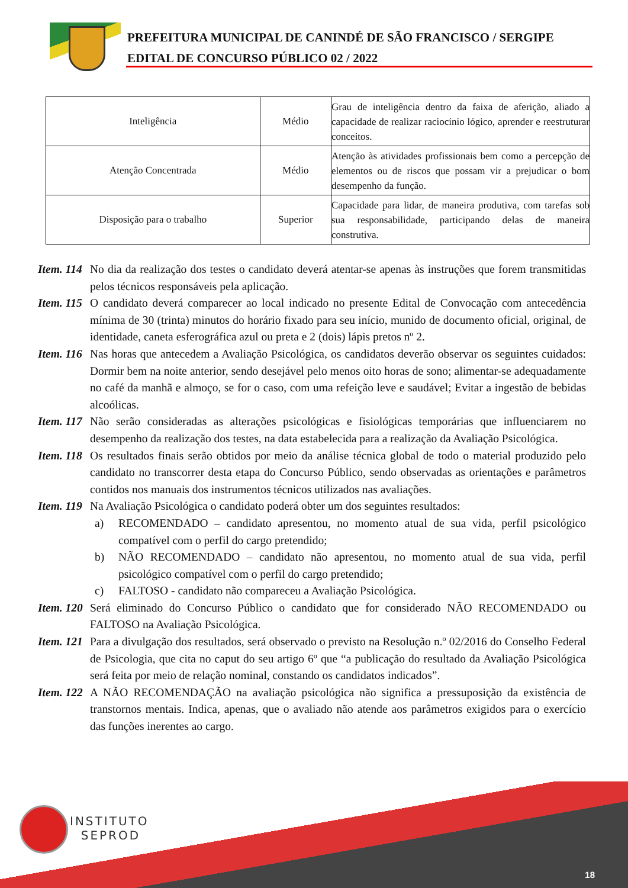PREFEITURA MUNICIPAL DE CANINDÉ DE SÃO FRANCISCO / SERGIPE
EDITAL DE CONCURSO PÚBLICO 02 / 2022
| Inteligência | Médio | Grau de inteligência dentro da faixa de aferição, aliado a capacidade de realizar raciocínio lógico, aprender e reestruturar conceitos. |
| Atenção Concentrada | Médio | Atenção às atividades profissionais bem como a percepção de elementos ou de riscos que possam vir a prejudicar o bom desempenho da função. |
| Disposição para o trabalho | Superior | Capacidade para lidar, de maneira produtiva, com tarefas sob sua responsabilidade, participando delas de maneira construtiva. |
Item. 114
No dia da realização dos testes o candidato deverá atentar-se apenas às instruções que forem transmitidas pelos técnicos responsáveis pela aplicação.
Item. 115
O candidato deverá comparecer ao local indicado no presente Edital de Convocação com antecedência mínima de 30 (trinta) minutos do horário fixado para seu início, munido de documento oficial, original, de identidade, caneta esferográfica azul ou preta e 2 (dois) lápis pretos nº 2.
Item. 116
Nas horas que antecedem a Avaliação Psicológica, os candidatos deverão observar os seguintes cuidados: Dormir bem na noite anterior, sendo desejável pelo menos oito horas de sono; alimentar-se adequadamente no café da manhã e almoço, se for o caso, com uma refeição leve e saudável; Evitar a ingestão de bebidas alcoólicas.
Item. 117
Não serão consideradas as alterações psicológicas e fisiológicas temporárias que influenciarem no desempenho da realização dos testes, na data estabelecida para a realização da Avaliação Psicológica.
Item. 118
Os resultados finais serão obtidos por meio da análise técnica global de todo o material produzido pelo candidato no transcorrer desta etapa do Concurso Público, sendo observadas as orientações e parâmetros contidos nos manuais dos instrumentos técnicos utilizados nas avaliações.
Item. 119
Na Avaliação Psicológica o candidato poderá obter um dos seguintes resultados:
a) RECOMENDADO – candidato apresentou, no momento atual de sua vida, perfil psicológico compatível com o perfil do cargo pretendido;
b) NÃO RECOMENDADO – candidato não apresentou, no momento atual de sua vida, perfil psicológico compatível com o perfil do cargo pretendido;
c) FALTOSO - candidato não compareceu a Avaliação Psicológica.
Item. 120
Será eliminado do Concurso Público o candidato que for considerado NÃO RECOMENDADO ou FALTOSO na Avaliação Psicológica.
Item. 121
Para a divulgação dos resultados, será observado o previsto na Resolução n.º 02/2016 do Conselho Federal de Psicologia, que cita no caput do seu artigo 6º que “a publicação do resultado da Avaliação Psicológica será feita por meio de relação nominal, constando os candidatos indicados”.
Item. 122
A NÃO RECOMENDAÇÃO na avaliação psicológica não significa a pressuposição da existência de transtornos mentais. Indica, apenas, que o avaliado não atende aos parâmetros exigidos para o exercício das funções inerentes ao cargo.
INSTITUTO
SEPROD
18